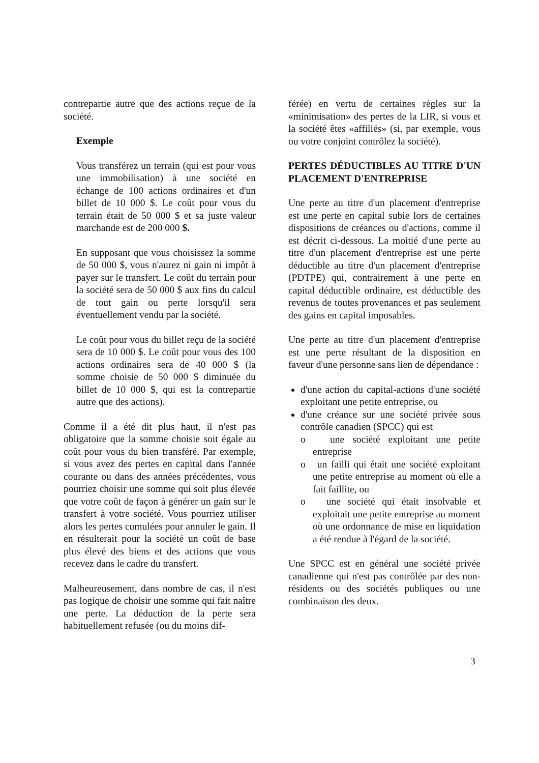contrepartie autre que des actions reçue de la société.
Exemple
Vous transférez un terrain (qui est pour vous une immobilisation) à une société en échange de 100 actions ordinaires et d'un billet de 10 000 $. Le coût pour vous du terrain était de 50 000 $ et sa juste valeur marchande est de 200 000 $.
En supposant que vous choisissez la somme de 50 000 $, vous n'aurez ni gain ni impôt à payer sur le transfert. Le coût du terrain pour la société sera de 50 000 $ aux fins du calcul de tout gain ou perte lorsqu'il sera éventuellement vendu par la société.
Le coût pour vous du billet reçu de la société sera de 10 000 $. Le coût pour vous des 100 actions ordinaires sera de 40 000 $ (la somme choisie de 50 000 $ diminuée du billet de 10 000 $, qui est la contrepartie autre que des actions).
Comme il a été dit plus haut, il n'est pas obligatoire que la somme choisie soit égale au coût pour vous du bien transféré. Par exemple, si vous avez des pertes en capital dans l'année courante ou dans des années précédentes, vous pourriez choisir une somme qui soit plus élevée que votre coût de façon à générer un gain sur le transfert à votre société. Vous pourriez utiliser alors les pertes cumulées pour annuler le gain. Il en résulterait pour la société un coût de base plus élevé des biens et des actions que vous recevez dans le cadre du transfert.
Malheureusement, dans nombre de cas, il n'est pas logique de choisir une somme qui fait naître une perte. La déduction de la perte sera habituellement refusée (ou du moins dif-
férée) en vertu de certaines règles sur la «minimisation» des pertes de la LIR, si vous et la société êtes «affiliés» (si, par exemple, vous ou votre conjoint contrôlez la société).
PERTES DÉDUCTIBLES AU TITRE D'UN PLACEMENT D'ENTREPRISE
Une perte au titre d'un placement d'entreprise est une perte en capital subie lors de certaines dispositions de créances ou d'actions, comme il est décrit ci-dessous. La moitié d'une perte au titre d'un placement d'entreprise est une perte déductible au titre d'un placement d'entreprise (PDTPE) qui, contrairement à une perte en capital déductible ordinaire, est déductible des revenus de toutes provenances et pas seulement des gains en capital imposables.
Une perte au titre d'un placement d'entreprise est une perte résultant de la disposition en faveur d'une personne sans lien de dépendance :
d'une action du capital-actions d'une société exploitant une petite entreprise, ou
d'une créance sur une société privée sous contrôle canadien (SPCC) qui est
o une société exploitant une petite entreprise
o un failli qui était une société exploitant une petite entreprise au moment où elle a fait faillite, ou
o une société qui était insolvable et exploitait une petite entreprise au moment où une ordonnance de mise en liquidation a été rendue à l'égard de la société.
Une SPCC est en général une société privée canadienne qui n'est pas contrôlée par des non-résidents ou des sociétés publiques ou une combinaison des deux.
3